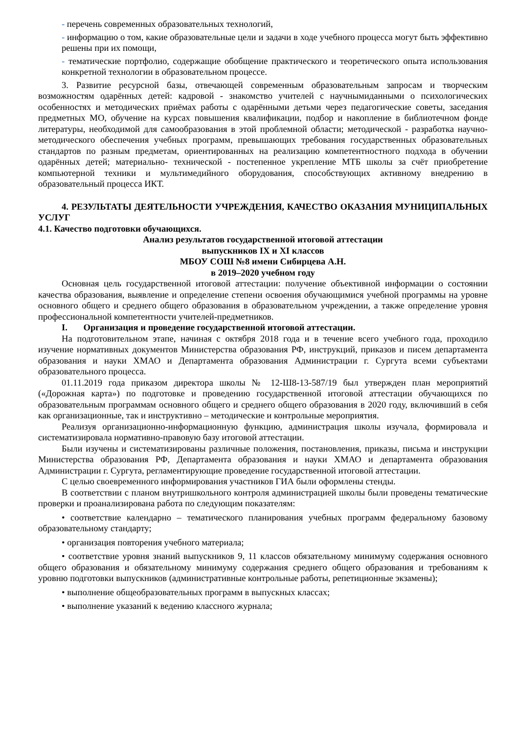- перечень современных образовательных технологий,
- информацию о том, какие образовательные цели и задачи в ходе учебного процесса могут быть эффективно решены при их помощи,
- тематические портфолио, содержащие обобщение практического и теоретического опыта использования конкретной технологии в образовательном процессе.
3. Развитие ресурсной базы, отвечающей современным образовательным запросам и творческим возможностям одарённых детей: кадровой - знакомство учителей с научнымиданными о психологических особенностях и методических приёмах работы с одарёнными детьми через педагогические советы, заседания предметных МО, обучение на курсах повышения квалификации, подбор и накопление в библиотечном фонде литературы, необходимой для самообразования в этой проблемной области; методической - разработка научно-методического обеспечения учебных программ, превышающих требования государственных образовательных стандартов по разным предметам, ориентированных на реализацию компетентностного подхода в обучении одарённых детей; материально- технической - постепенное укрепление МТБ школы за счёт приобретение компьютерной техники и мультимедийного оборудования, способствующих активному внедрению в образовательный процесса ИКТ.
4. РЕЗУЛЬТАТЫ ДЕЯТЕЛЬНОСТИ УЧРЕЖДЕНИЯ, КАЧЕСТВО ОКАЗАНИЯ МУНИЦИПАЛЬНЫХ УСЛУГ
4.1. Качество подготовки обучающихся.
Анализ результатов государственной итоговой аттестации
выпускников IX и XI классов
МБОУ СОШ №8 имени Сибирцева А.Н.
в 2019–2020 учебном году
Основная цель государственной итоговой аттестации: получение объективной информации о состоянии качества образования, выявление и определение степени освоения обучающимися учебной программы на уровне основного общего и среднего общего образования в образовательном учреждении, а также определение уровня профессиональной компетентности учителей-предметников.
I. Организация и проведение государственной итоговой аттестации.
На подготовительном этапе, начиная с октября 2018 года и в течение всего учебного года, проходило изучение нормативных документов Министерства образования РФ, инструкций, приказов и писем департамента образования и науки ХМАО и Департамента образования Администрации г. Сургута всеми субъектами образовательного процесса.
01.11.2019 года приказом директора школы № 12-Ш8-13-587/19 был утвержден план мероприятий («Дорожная карта») по подготовке и проведению государственной итоговой аттестации обучающихся по образовательным программам основного общего и среднего общего образования в 2020 году, включивший в себя как организационные, так и инструктивно – методические и контрольные мероприятия.
Реализуя организационно-информационную функцию, администрация школы изучала, формировала и систематизировала нормативно-правовую базу итоговой аттестации.
Были изучены и систематизированы различные положения, постановления, приказы, письма и инструкции Министерства образования РФ, Департамента образования и науки ХМАО и департамента образования Администрации г. Сургута, регламентирующие проведение государственной итоговой аттестации.
С целью своевременного информирования участников ГИА были оформлены стенды.
В соответствии с планом внутришкольного контроля администрацией школы были проведены тематические проверки и проанализирована работа по следующим показателям:
• соответствие календарно – тематического планирования учебных программ федеральному базовому образовательному стандарту;
• организация повторения учебного материала;
• соответствие уровня знаний выпускников 9, 11 классов обязательному минимуму содержания основного общего образования и обязательному минимуму содержания среднего общего образования и требованиям к уровню подготовки выпускников (административные контрольные работы, репетиционные экзамены);
• выполнение общеобразовательных программ в выпускных классах;
• выполнение указаний к ведению классного журнала;